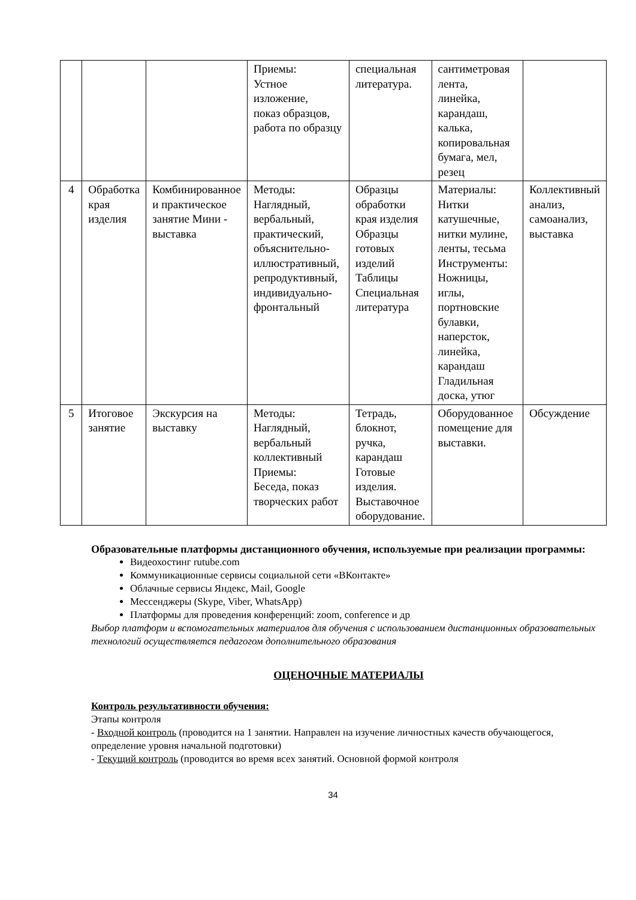| | | | Приемы: Устное изложение, показ образцов, работа по образцу | специальная литература. | сантиметровая лента, линейка, карандаш, калька, копировальная бумага, мел, резец | |
| 4 | Обработка края изделия | Комбинированное и практическое занятие Мини - выставка | Методы: Наглядный, вербальный, практический, объяснительно-иллюстративный, репродуктивный, индивидуально-фронтальный | Образцы обработки края изделия Образцы готовых изделий Таблицы Специальная литература | Материалы: Нитки катушечные, нитки мулине, ленты, тесьма Инструменты: Ножницы, иглы, портновские булавки, наперсток, линейка, карандаш Гладильная доска, утюг | Коллективный анализ, самоанализ, выставка |
| 5 | Итоговое занятие | Экскурсия на выставку | Методы: Наглядный, вербальный коллективный Приемы: Беседа, показ творческих работ | Тетрадь, блокнот, ручка, карандаш Готовые изделия. Выставочное оборудование. | Оборудованное помещение для выставки. | Обсуждение |
Образовательные платформы дистанционного обучения, используемые при реализации программы:
Видеохостинг rutube.com
Коммуникационные сервисы социальной сети «ВКонтакте»
Облачные сервисы Яндекс, Mail, Google
Мессенджеры (Skype, Viber, WhatsApp)
Платформы для проведения конференций: zoom, conference и др
Выбор платформ и вспомогательных материалов для обучения с использованием дистанционных образовательных технологий осуществляется педагогом дополнительного образования
ОЦЕНОЧНЫЕ МАТЕРИАЛЫ
Контроль результативности обучения:
Этапы контроля
- Входной контроль (проводится на 1 занятии. Направлен на изучение личностных качеств обучающегося, определение уровня начальной подготовки)
- Текущий контроль (проводится во время всех занятий. Основной формой контроля
34